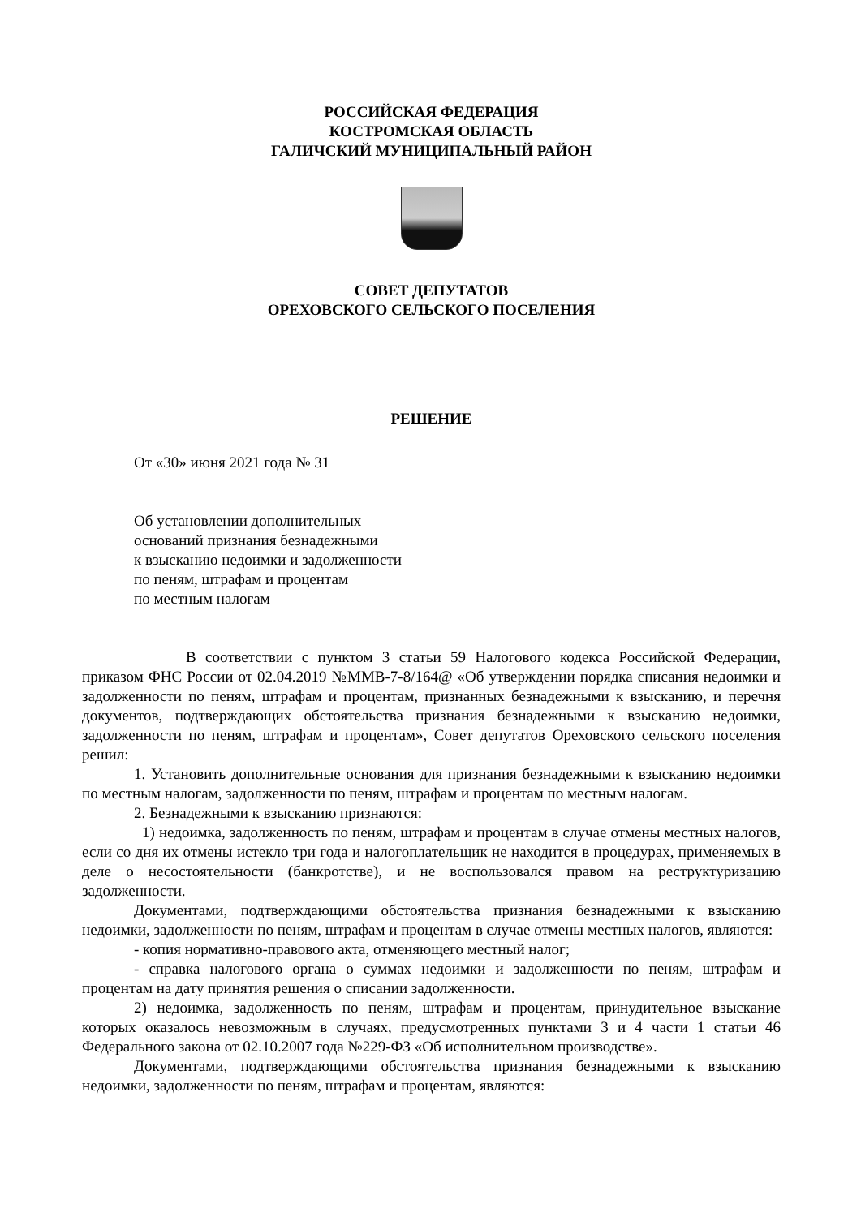РОССИЙСКАЯ ФЕДЕРАЦИЯ
КОСТРОМСКАЯ ОБЛАСТЬ
ГАЛИЧСКИЙ МУНИЦИПАЛЬНЫЙ РАЙОН
СОВЕТ ДЕПУТАТОВ
ОРЕХОВСКОГО СЕЛЬСКОГО ПОСЕЛЕНИЯ
РЕШЕНИЕ
От «30» июня 2021 года № 31
Об установлении дополнительных
оснований признания безнадежными
к взысканию недоимки и задолженности
по пеням, штрафам и процентам
по местным налогам
В соответствии с пунктом 3 статьи 59 Налогового кодекса Российской Федерации, приказом ФНС России от 02.04.2019 №ММВ-7-8/164@ «Об утверждении порядка списания недоимки и задолженности по пеням, штрафам и процентам, признанных безнадежными к взысканию, и перечня документов, подтверждающих обстоятельства признания безнадежными к взысканию недоимки, задолженности по пеням, штрафам и процентам», Совет депутатов Ореховского сельского поселения решил:
1. Установить дополнительные основания для признания безнадежными к взысканию недоимки по местным налогам, задолженности по пеням, штрафам и процентам по местным налогам.
2. Безнадежными к взысканию признаются:
1) недоимка, задолженность по пеням, штрафам и процентам в случае отмены местных налогов, если со дня их отмены истекло три года и налогоплательщик не находится в процедурах, применяемых в деле о несостоятельности (банкротстве), и не воспользовался правом на реструктуризацию задолженности.
Документами, подтверждающими обстоятельства признания безнадежными к взысканию недоимки, задолженности по пеням, штрафам и процентам в случае отмены местных налогов, являются:
- копия нормативно-правового акта, отменяющего местный налог;
- справка налогового органа о суммах недоимки и задолженности по пеням, штрафам и процентам на дату принятия решения о списании задолженности.
2) недоимка, задолженность по пеням, штрафам и процентам, принудительное взыскание которых оказалось невозможным в случаях, предусмотренных пунктами 3 и 4 части 1 статьи 46 Федерального закона от 02.10.2007 года №229-ФЗ «Об исполнительном производстве».
Документами, подтверждающими обстоятельства признания безнадежными к взысканию недоимки, задолженности по пеням, штрафам и процентам, являются: